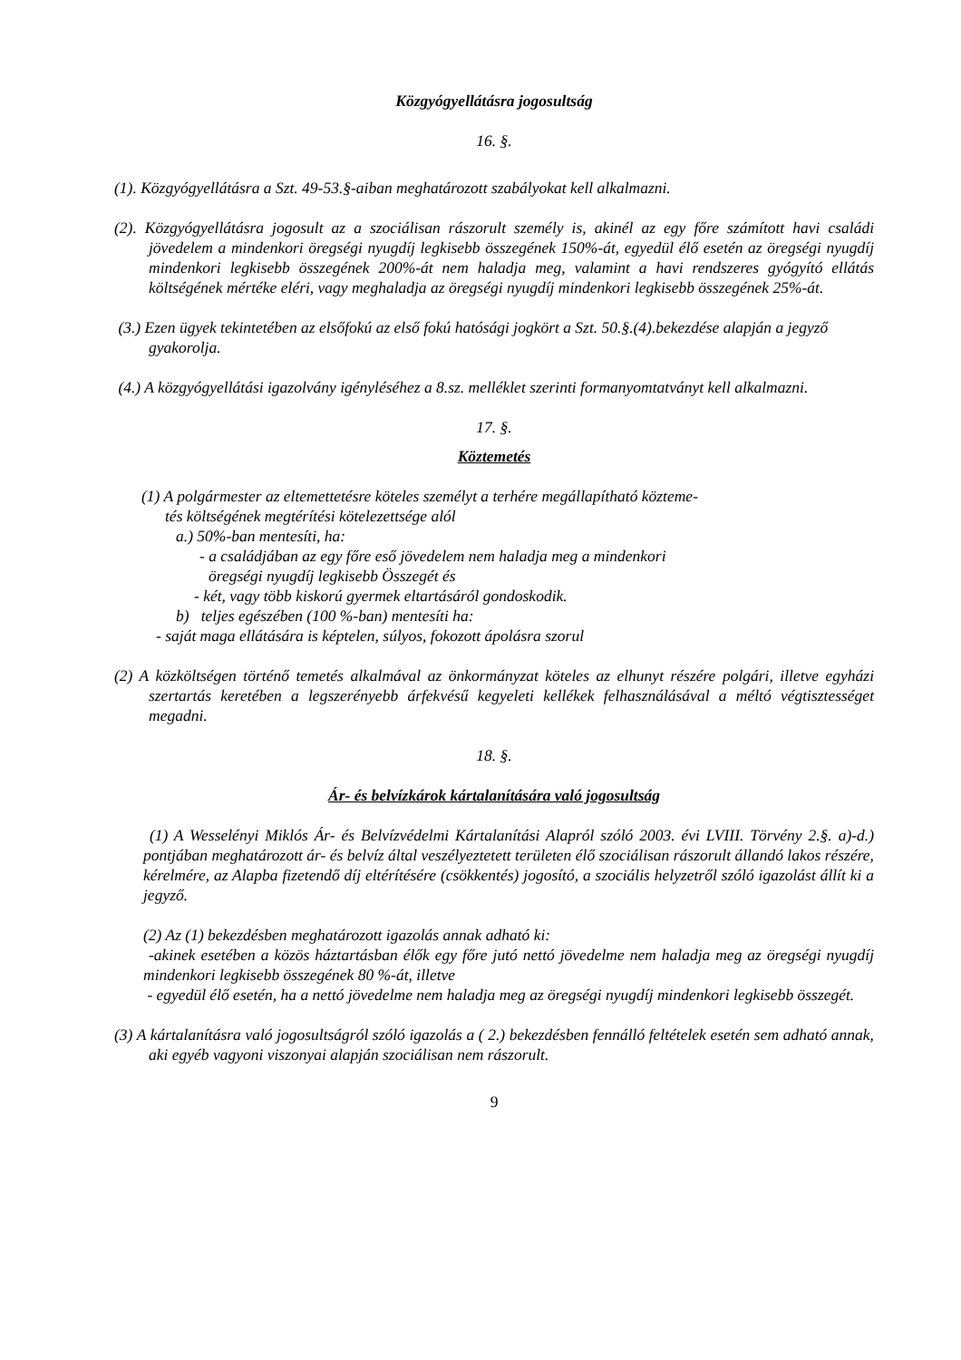Közgyógyellátásra jogosultság
16. §.
(1). Közgyógyellátásra a Szt. 49-53.§-aiban meghatározott szabályokat kell alkalmazni.
(2). Közgyógyellátásra jogosult az a szociálisan rászorult személy is, akinél az egy főre számított havi családi jövedelem a mindenkori öregségi nyugdíj legkisebb összegének 150%-át, egyedül élő esetén az öregségi nyugdíj mindenkori legkisebb összegének 200%-át nem haladja meg, valamint a havi rendszeres gyógyító ellátás költségének mértéke eléri, vagy meghaladja az öregségi nyugdíj mindenkori legkisebb összegének 25%-át.
(3.) Ezen ügyek tekintetében az elsőfokú az első fokú hatósági jogkört a Szt. 50.§.(4).bekezdése alapján a jegyző gyakorolja.
(4.) A közgyógyellátási igazolvány igényléséhez a 8.sz. melléklet szerinti formanyomtatványt kell alkalmazni.
17. §.
Köztemetés
(1) A polgármester az eltemettetésre köteles személyt a terhére megállapítható közteme-
tés költségének megtérítési kötelezettsége alól
a.) 50%-ban mentesíti, ha:
- a családjában az egy főre eső jövedelem nem haladja meg a mindenkori
öregségi nyugdíj legkisebb Összegét és
- két, vagy több kiskorú gyermek eltartásáról gondoskodik.
b) teljes egészében (100 %-ban) mentesíti ha:
- saját maga ellátására is képtelen, súlyos, fokozott ápolásra szorul
(2) A közköltségen történő temetés alkalmával az önkormányzat köteles az elhunyt részére polgári, illetve egyházi szertartás keretében a legszerényebb árfekvésű kegyeleti kellékek felhasználásával a méltó végtisztességet megadni.
18. §.
Ár- és belvízkárok kártalanítására való jogosultság
(1) A Wesselényi Miklós Ár- és Belvízvédelmi Kártalanítási Alapról szóló 2003. évi LVIII. Törvény 2.§. a)-d.) pontjában meghatározott ár- és belvíz által veszélyeztetett területen élő szociálisan rászorult állandó lakos részére, kérelmére, az Alapba fizetendő díj eltérítésére (csökkentés) jogosító, a szociális helyzetről szóló igazolást állít ki a jegyző.
(2) Az (1) bekezdésben meghatározott igazolás annak adható ki:
-akinek esetében a közös háztartásban élők egy főre jutó nettó jövedelme nem haladja meg az öregségi nyugdíj mindenkori legkisebb összegének 80 %-át, illetve
- egyedül élő esetén, ha a nettó jövedelme nem haladja meg az öregségi nyugdíj mindenkori legkisebb összegét.
(3) A kártalanításra való jogosultságról szóló igazolás a ( 2.) bekezdésben fennálló feltételek esetén sem adható annak, aki egyéb vagyoni viszonyai alapján szociálisan nem rászorult.
9